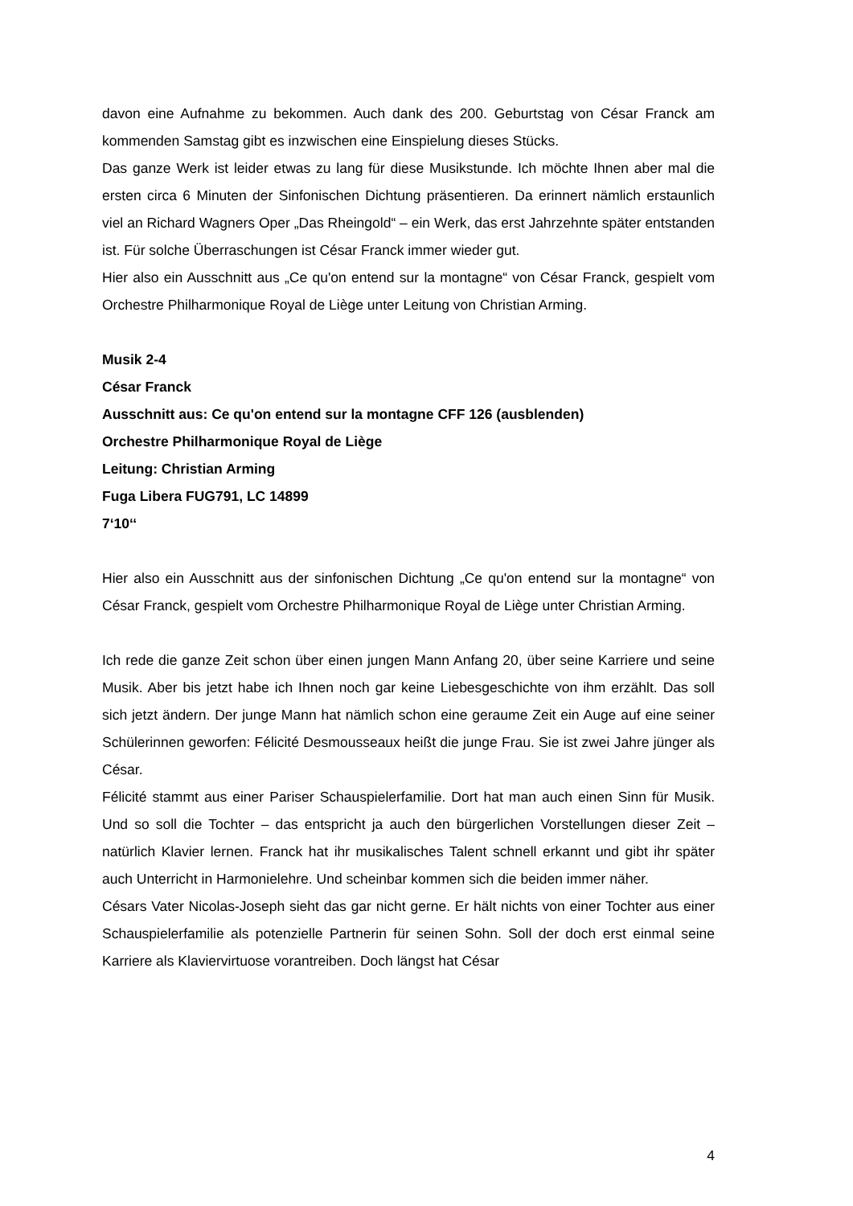davon eine Aufnahme zu bekommen. Auch dank des 200. Geburtstag von César Franck am kommenden Samstag gibt es inzwischen eine Einspielung dieses Stücks.
Das ganze Werk ist leider etwas zu lang für diese Musikstunde. Ich möchte Ihnen aber mal die ersten circa 6 Minuten der Sinfonischen Dichtung präsentieren. Da erinnert nämlich erstaunlich viel an Richard Wagners Oper „Das Rheingold“ – ein Werk, das erst Jahrzehnte später entstanden ist. Für solche Überraschungen ist César Franck immer wieder gut.
Hier also ein Ausschnitt aus „Ce qu'on entend sur la montagne“ von César Franck, gespielt vom Orchestre Philharmonique Royal de Liège unter Leitung von Christian Arming.
Musik 2-4
César Franck
Ausschnitt aus: Ce qu'on entend sur la montagne CFF 126 (ausblenden)
Orchestre Philharmonique Royal de Liège
Leitung: Christian Arming
Fuga Libera FUG791, LC 14899
7‘10‘‘
Hier also ein Ausschnitt aus der sinfonischen Dichtung „Ce qu'on entend sur la montagne“ von César Franck, gespielt vom Orchestre Philharmonique Royal de Liège unter Christian Arming.
Ich rede die ganze Zeit schon über einen jungen Mann Anfang 20, über seine Karriere und seine Musik. Aber bis jetzt habe ich Ihnen noch gar keine Liebesgeschichte von ihm erzählt. Das soll sich jetzt ändern. Der junge Mann hat nämlich schon eine geraume Zeit ein Auge auf eine seiner Schülerinnen geworfen: Félicité Desmousseaux heißt die junge Frau. Sie ist zwei Jahre jünger als César.
Félicité stammt aus einer Pariser Schauspielerfamilie. Dort hat man auch einen Sinn für Musik. Und so soll die Tochter – das entspricht ja auch den bürgerlichen Vorstellungen dieser Zeit – natürlich Klavier lernen. Franck hat ihr musikalisches Talent schnell erkannt und gibt ihr später auch Unterricht in Harmonielehre. Und scheinbar kommen sich die beiden immer näher.
Césars Vater Nicolas-Joseph sieht das gar nicht gerne. Er hält nichts von einer Tochter aus einer Schauspielerfamilie als potenzielle Partnerin für seinen Sohn. Soll der doch erst einmal seine Karriere als Klaviervirtuose vorantreiben. Doch längst hat César
4